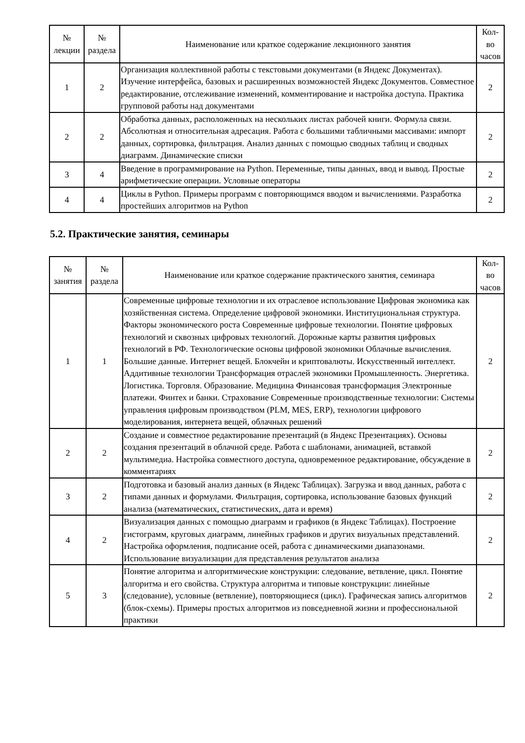| № лекции | № раздела | Наименование или краткое содержание лекционного занятия | Кол- во часов |
| --- | --- | --- | --- |
| 1 | 2 | Организация коллективной работы с текстовыми документами (в Яндекс Документах). Изучение интерфейса, базовых и расширенных возможностей Яндекс Документов. Совместное редактирование, отслеживание изменений, комментирование и настройка доступа. Практика групповой работы над документами | 2 |
| 2 | 2 | Обработка данных, расположенных на нескольких листах рабочей книги. Формула связи. Абсолютная и относительная адресация. Работа с большими табличными массивами: импорт данных, сортировка, фильтрация. Анализ данных с помощью сводных таблиц и сводных диаграмм. Динамические списки | 2 |
| 3 | 4 | Введение в программирование на Python. Переменные, типы данных, ввод и вывод. Простые арифметические операции. Условные операторы | 2 |
| 4 | 4 | Циклы в Python. Примеры программ с повторяющимся вводом и вычислениями. Разработка простейших алгоритмов на Python | 2 |
5.2. Практические занятия, семинары
| № занятия | № раздела | Наименование или краткое содержание практического занятия, семинара | Кол- во часов |
| --- | --- | --- | --- |
| 1 | 1 | Современные цифровые технологии и их отраслевое использование Цифровая экономика как хозяйственная система. Определение цифровой экономики. Институциональная структура. Факторы экономического роста Современные цифровые технологии. Понятие цифровых технологий и сквозных цифровых технологий. Дорожные карты развития цифровых технологий в РФ. Технологические основы цифровой экономики Облачные вычисления. Большие данные. Интернет вещей. Блокчейн и криптовалюты. Искусственный интеллект. Аддитивные технологии Трансформация отраслей экономики Промышленность. Энергетика. Логистика. Торговля. Образование. Медицина Финансовая трансформация Электронные платежи. Финтех и банки. Страхование Современные производственные технологии: Системы управления цифровым производством (PLM, MES, ERP), технологии цифрового моделирования, интернета вещей, облачных решений | 2 |
| 2 | 2 | Создание и совместное редактирование презентаций (в Яндекс Презентациях). Основы создания презентаций в облачной среде. Работа с шаблонами, анимацией, вставкой мультимедиа. Настройка совместного доступа, одновременное редактирование, обсуждение в комментариях | 2 |
| 3 | 2 | Подготовка и базовый анализ данных (в Яндекс Таблицах). Загрузка и ввод данных, работа с типами данных и формулами. Фильтрация, сортировка, использование базовых функций анализа (математических, статистических, дата и время) | 2 |
| 4 | 2 | Визуализация данных с помощью диаграмм и графиков (в Яндекс Таблицах). Построение гистограмм, круговых диаграмм, линейных графиков и других визуальных представлений. Настройка оформления, подписание осей, работа с динамическими диапазонами. Использование визуализации для представления результатов анализа | 2 |
| 5 | 3 | Понятие алгоритма и алгоритмические конструкции: следование, ветвление, цикл. Понятие алгоритма и его свойства. Структура алгоритма и типовые конструкции: линейные (следование), условные (ветвление), повторяющиеся (цикл). Графическая запись алгоритмов (блок-схемы). Примеры простых алгоритмов из повседневной жизни и профессиональной практики | 2 |